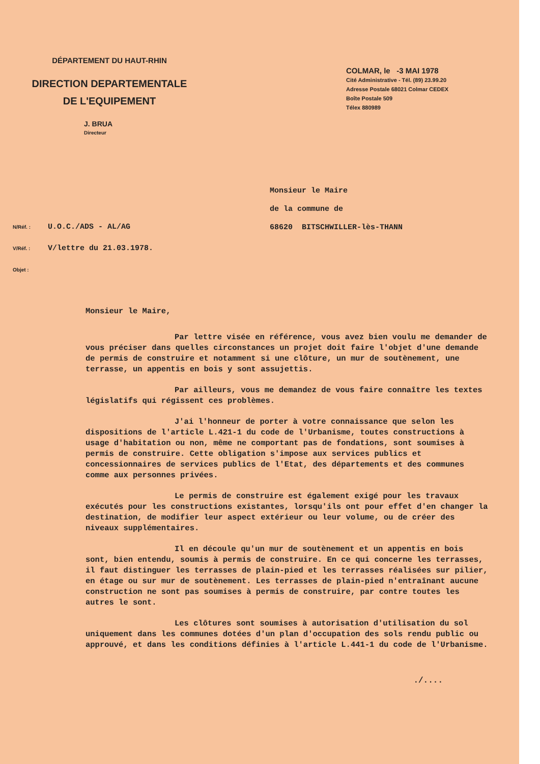DÉPARTEMENT DU HAUT-RHIN
DIRECTION DEPARTEMENTALE
DE L'EQUIPEMENT
J. BRUA
Directeur
COLMAR, le -3 MAI 1978
Cité Administrative - Tél. (89) 23.99.20
Adresse Postale 68021 Colmar CEDEX
Boîte Postale 509
Télex 880989
Monsieur le Maire
de la commune de
68620 BITSCHWILLER-lès-THANN
N/Réf. : U.O.C./ADS - AL/AG
V/Réf. : V/lettre du 21.03.1978.
Objet :
Monsieur le Maire,
Par lettre visée en référence, vous avez bien voulu me demander de vous préciser dans quelles circonstances un projet doit faire l'objet d'une demande de permis de construire et notamment si une clôture, un mur de soutènement, une terrasse, un appentis en bois y sont assujettis.
Par ailleurs, vous me demandez de vous faire connaître les textes législatifs qui régissent ces problèmes.
J'ai l'honneur de porter à votre connaissance que selon les dispositions de l'article L.421-1 du code de l'Urbanisme, toutes constructions à usage d'habitation ou non, même ne comportant pas de fondations, sont soumises à permis de construire. Cette obligation s'impose aux services publics et concessionnaires de services publics de l'Etat, des départements et des communes comme aux personnes privées.
Le permis de construire est également exigé pour les travaux exécutés pour les constructions existantes, lorsqu'ils ont pour effet d'en changer la destination, de modifier leur aspect extérieur ou leur volume, ou de créer des niveaux supplémentaires.
Il en découle qu'un mur de soutènement et un appentis en bois sont, bien entendu, soumis à permis de construire. En ce qui concerne les terrasses, il faut distinguer les terrasses de plain-pied et les terrasses réalisées sur pilier, en étage ou sur mur de soutènement. Les terrasses de plain-pied n'entraînant aucune construction ne sont pas soumises à permis de construire, par contre toutes les autres le sont.
Les clôtures sont soumises à autorisation d'utilisation du sol uniquement dans les communes dotées d'un plan d'occupation des sols rendu public ou approuvé, et dans les conditions définies à l'article L.441-1 du code de l'Urbanisme.
./....